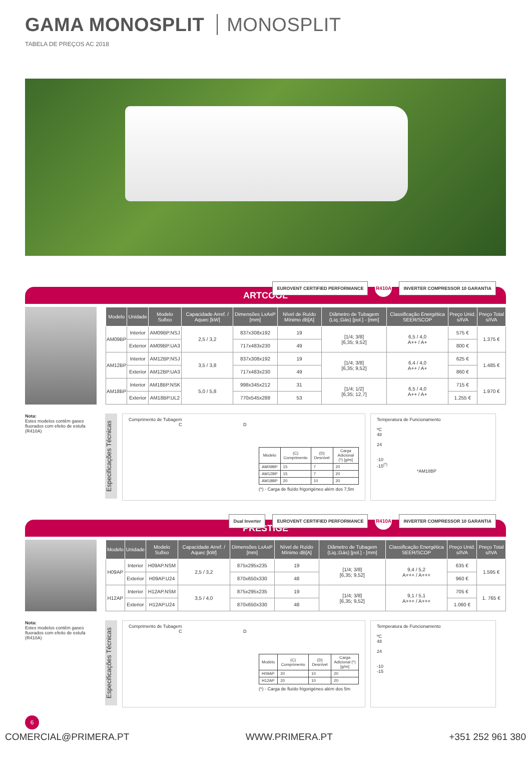GAMA MONOSPLIT MONOSPLIT
TABELA DE PREÇOS AC 2018
ARTCOOL
EUROVENT CERTIFIED PERFORMANCE R410A INVERTER COMPRESSOR 10 GARANTIA
| Modelo | Unidade | Modelo Sufixo | Capacidade Arref. / Aquec [kW] | Dimensões LxAxP [mm] | Nível de Ruído Mínimo dB[A] | Diâmetro de Tubagem (Liq.;Gás) [pol.] - [mm] | Classificação Energética SEER/SCOP | Preço Unid. s/IVA | Preço Total s/IVA |
| --- | --- | --- | --- | --- | --- | --- | --- | --- | --- |
| AM09BP | Interior | AM09BP.NSJ | 2,5 / 3,2 | 837x308x192 | 19 | [1/4; 3/8] [6,35; 9,52] | 6,5 / 4,0 A++ / A+ | 575 € | 1.375 € |
| | Exterior | AM09BP.UA3 | | 717x483x230 | 49 | | | 800 € | |
| AM12BP | Interior | AM12BP.NSJ | 3,5 / 3,8 | 837x308x192 | 19 | [1/4; 3/8] [6,35; 9,52] | 6,4 / 4,0 A++ / A+ | 625 € | 1.485 € |
| | Exterior | AM12BP.UA3 | | 717x483x230 | 49 | | | 860 € | |
| AM18BP | Interior | AM18BP.NSK | 5,0 / 5,8 | 998x345x212 | 31 | [1/4; 1/2] [6,35; 12,7] | 6,5 / 4,0 A++ / A+ | 715 € | 1.970 € |
| | Exterior | AM18BP.UL2 | | 770x545x288 | 53 | | | 1.255 € | |
Nota:
Estes modelos contêm gases fluorados com efeito de estufa (R410A)
Especificações Técnicas
Comprimento de Tubagem
C D
| Modelo | (C) Comprimento | (D) Desnível | Carga Adicional (*) [g/m] |
| --- | --- | --- | --- |
| AM09BP | 15 | 7 | 20 |
| AM12BP | 15 | 7 | 20 |
| AM18BP | 20 | 10 | 20 |
(*) - Carga de fluído frigorigéneo além dos 7,5m
Temperatura de Funcionamento
ºC
48
24
-10
-15<sup>(*)</sup>
*AM18BP
PRESTIGE
Dual Inverter EUROVENT CERTIFIED PERFORMANCE R410A INVERTER COMPRESSOR 10 GARANTIA
| Modelo | Unidade | Modelo Sufixo | Capacidade Arref. / Aquec [kW] | Dimensões LxAxP [mm] | Nível de Ruído Mínimo dB[A] | Diâmetro de Tubagem (Liq.;Gás) [pol.] - [mm] | Classificação Energética SEER/SCOP | Preço Unid. s/IVA | Preço Total s/IVA |
| --- | --- | --- | --- | --- | --- | --- | --- | --- | --- |
| H09AP | Interior | H09AP.NSM | 2,5 / 3,2 | 875x295x235 | 19 | [1/4; 3/8] [6,35; 9,52] | 9,4 / 5,2 A+++ / A+++ | 635 € | 1.595 € |
| | Exterior | H09AP.U24 | | 870x650x330 | 48 | | | 960 € | |
| H12AP | Interior | H12AP.NSM | 3,5 / 4,0 | 875x295x235 | 19 | [1/4; 3/8] [6,35; 9,52] | 9,1 / 5,1 A+++ / A+++ | 705 € | 1. 765 € |
| | Exterior | H12AP.U24 | | 870x650x330 | 48 | | | 1.060 € | |
Nota:
Estes modelos contêm gases fluorados com efeito de estufa (R410A)
Especificações Técnicas
Comprimento de Tubagem
C D
| Modelo | (C) Comprimento | (D) Desnível | Carga Adicional (*) [g/m] |
| --- | --- | --- | --- |
| H09AP | 20 | 10 | 20 |
| H12AP | 20 | 10 | 20 |
(*) - Carga de fluído frigorigéneo além dos 5m
Temperatura de Funcionamento
ºC
48
24
-10
-15
6
COMERCIAL@PRIMERA.PT WWW.PRIMERA.PT +351 252 961 380